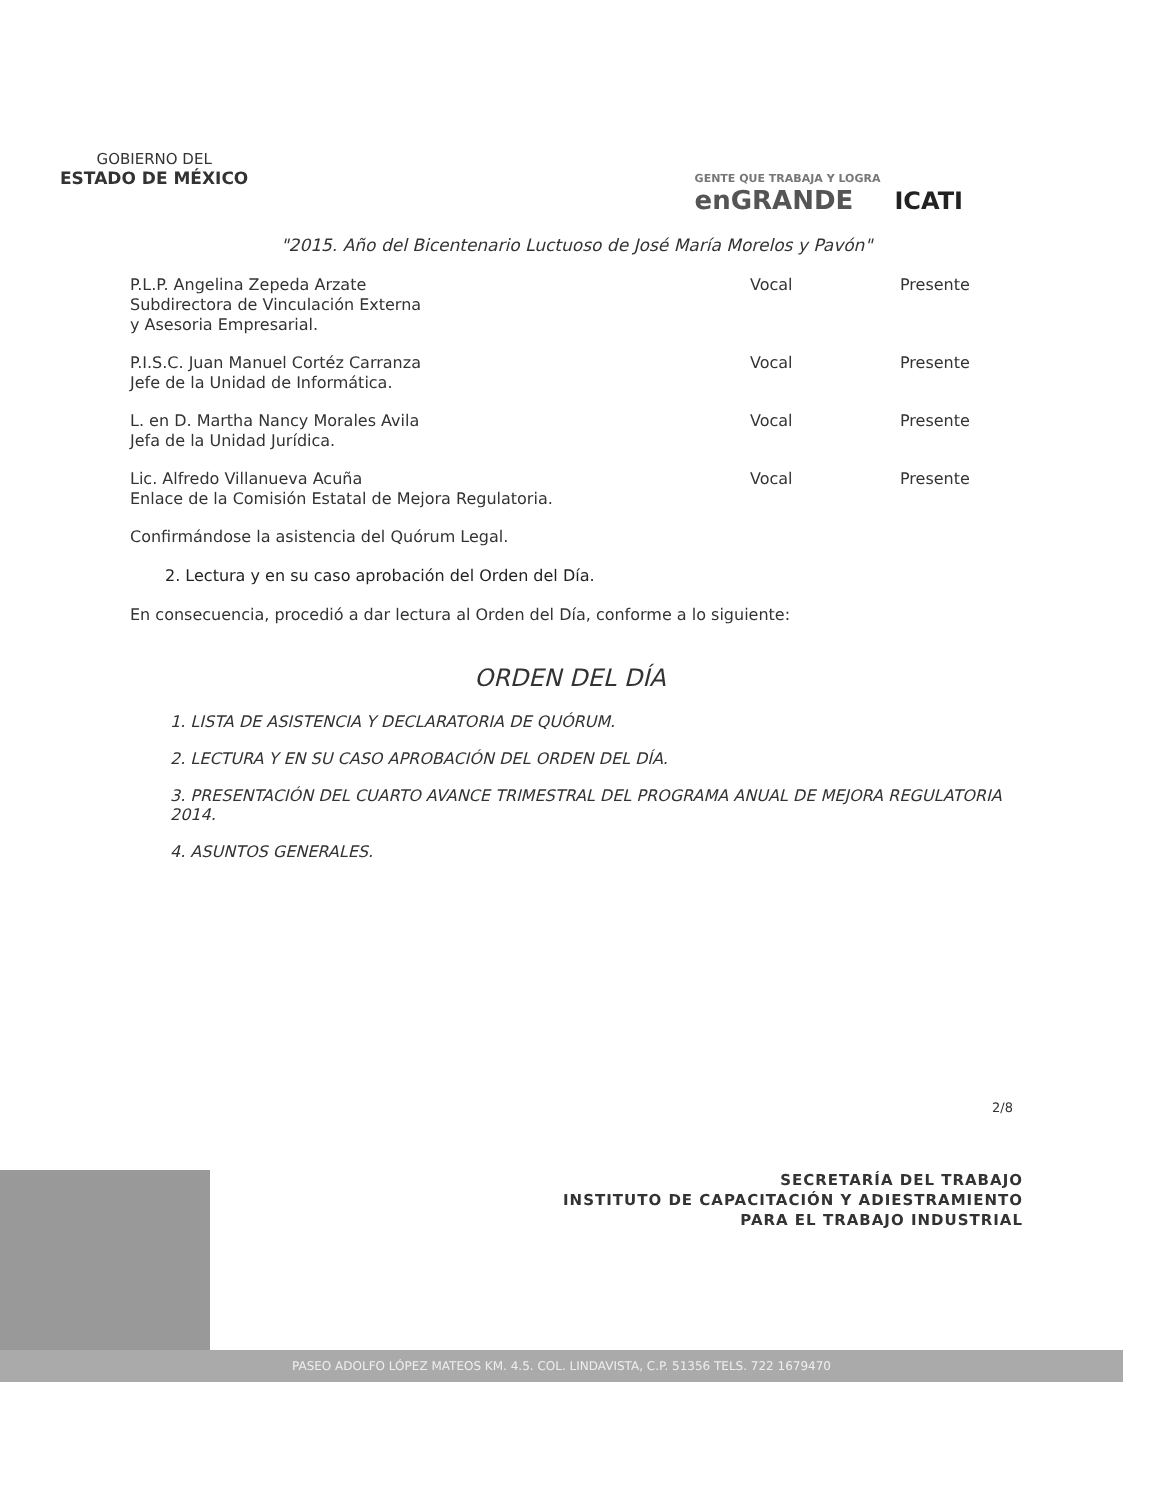GOBIERNO DEL
ESTADO DE MÉXICO
GENTE QUE TRABAJA Y LOGRA
enGRANDE
ICATI
"2015. Año del Bicentenario Luctuoso de José María Morelos y Pavón"
| P.L.P. Angelina Zepeda Arzate Subdirectora de Vinculación Externa y Asesoria Empresarial. | Vocal | Presente |
| P.I.S.C. Juan Manuel Cortéz Carranza Jefe de la Unidad de Informática. | Vocal | Presente |
| L. en D. Martha Nancy Morales Avila Jefa de la Unidad Jurídica. | Vocal | Presente |
| Lic. Alfredo Villanueva Acuña Enlace de la Comisión Estatal de Mejora Regulatoria. | Vocal | Presente |
Confirmándose la asistencia del Quórum Legal.
2. Lectura y en su caso aprobación del Orden del Día.
En consecuencia, procedió a dar lectura al Orden del Día, conforme a lo siguiente:
ORDEN DEL DÍA
1. LISTA DE ASISTENCIA Y DECLARATORIA DE QUÓRUM.
2. LECTURA Y EN SU CASO APROBACIÓN DEL ORDEN DEL DÍA.
3. PRESENTACIÓN DEL CUARTO AVANCE TRIMESTRAL DEL PROGRAMA ANUAL DE MEJORA REGULATORIA 2014.
4. ASUNTOS GENERALES.
2/8
SECRETARÍA DEL TRABAJO
INSTITUTO DE CAPACITACIÓN Y ADIESTRAMIENTO
PARA EL TRABAJO INDUSTRIAL
PASEO ADOLFO LÓPEZ MATEOS KM. 4.5. COL. LINDAVISTA, C.P. 51356 TELS. 722 1679470